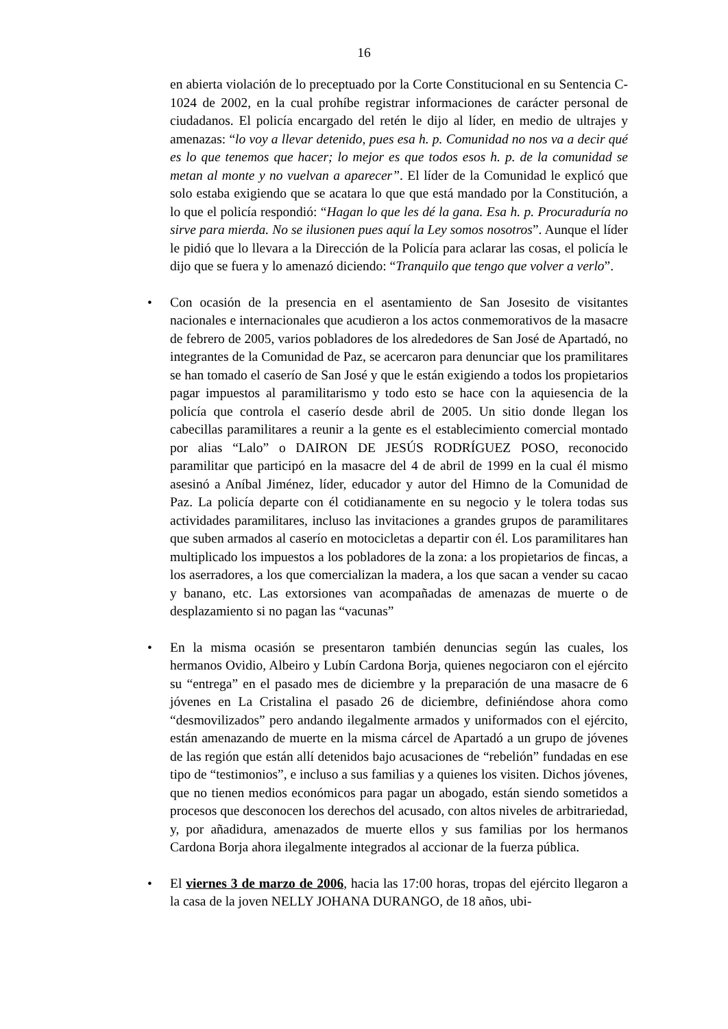16
en abierta violación de lo preceptuado por la Corte Constitucional en su Sentencia C- 1024 de 2002, en la cual prohíbe registrar informaciones de carácter personal de ciudadanos. El policía encargado del retén le dijo al líder, en medio de ultrajes y amenazas: “lo voy a llevar detenido, pues esa h. p. Comunidad no nos va a decir qué es lo que tenemos que hacer; lo mejor es que todos esos h. p. de la comunidad se metan al monte y no vuelvan a aparecer”. El líder de la Comunidad le explicó que solo estaba exigiendo que se acatara lo que que está mandado por la Constitución, a lo que el policía respondió: “Hagan lo que les dé la gana. Esa h. p. Procuraduría no sirve para mierda. No se ilusionen pues aquí la Ley somos nosotros”. Aunque el líder le pidió que lo llevara a la Dirección de la Policía para aclarar las cosas, el policía le dijo que se fuera y lo amenazó diciendo: “Tranquilo que tengo que volver a verlo”.
• Con ocasión de la presencia en el asentamiento de San Josesito de visitantes nacionales e internacionales que acudieron a los actos conmemorativos de la masacre de febrero de 2005, varios pobladores de los alrededores de San José de Apartadó, no integrantes de la Comunidad de Paz, se acercaron para denunciar que los pramilitares se han tomado el caserío de San José y que le están exigiendo a todos los propietarios pagar impuestos al paramilitarismo y todo esto se hace con la aquiesencia de la policía que controla el caserío desde abril de 2005. Un sitio donde llegan los cabecillas paramilitares a reunir a la gente es el establecimiento comercial montado por alias “Lalo” o DAIRON DE JESÚS RODRÍGUEZ POSO, reconocido paramilitar que participó en la masacre del 4 de abril de 1999 en la cual él mismo asesinó a Aníbal Jiménez, líder, educador y autor del Himno de la Comunidad de Paz. La policía departe con él cotidianamente en su negocio y le tolera todas sus actividades paramilitares, incluso las invitaciones a grandes grupos de paramilitares que suben armados al caserío en motocicletas a departir con él. Los paramilitares han multiplicado los impuestos a los pobladores de la zona: a los propietarios de fincas, a los aserradores, a los que comercializan la madera, a los que sacan a vender su cacao y banano, etc. Las extorsiones van acompañadas de amenazas de muerte o de desplazamiento si no pagan las “vacunas”
• En la misma ocasión se presentaron también denuncias según las cuales, los hermanos Ovidio, Albeiro y Lubín Cardona Borja, quienes negociaron con el ejército su “entrega” en el pasado mes de diciembre y la preparación de una masacre de 6 jóvenes en La Cristalina el pasado 26 de diciembre, definiéndose ahora como “desmovilizados” pero andando ilegalmente armados y uniformados con el ejército, están amenazando de muerte en la misma cárcel de Apartadó a un grupo de jóvenes de las región que están allí detenidos bajo acusaciones de “rebelión” fundadas en ese tipo de “testimonios”, e incluso a sus familias y a quienes los visiten. Dichos jóvenes, que no tienen medios económicos para pagar un abogado, están siendo sometidos a procesos que desconocen los derechos del acusado, con altos niveles de arbitrariedad, y, por añadidura, amenazados de muerte ellos y sus familias por los hermanos Cardona Borja ahora ilegalmente integrados al accionar de la fuerza pública.
• El viernes 3 de marzo de 2006, hacia las 17:00 horas, tropas del ejército llegaron a la casa de la joven NELLY JOHANA DURANGO, de 18 años, ubi-